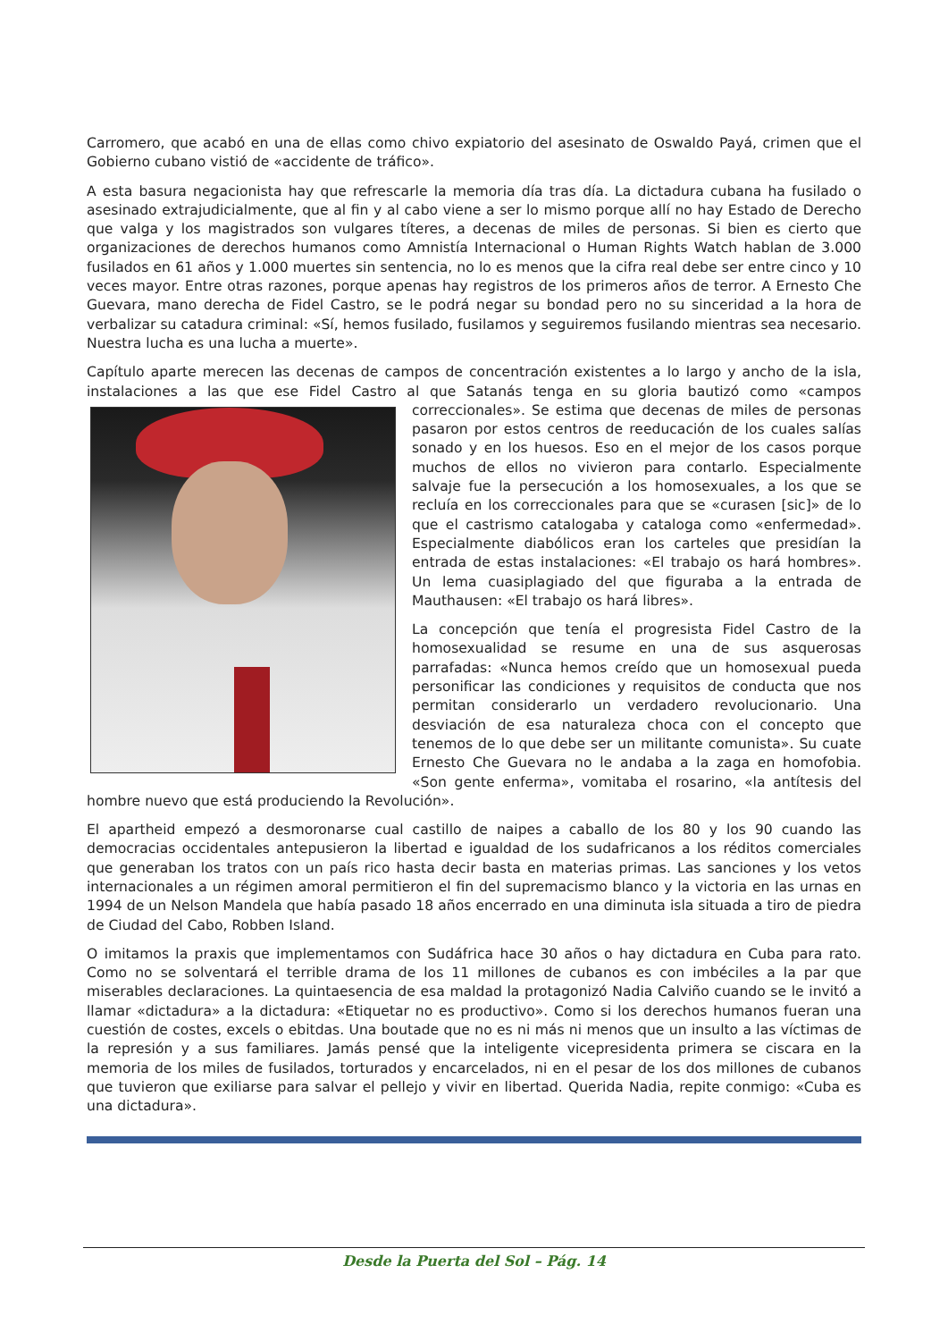Carromero, que acabó en una de ellas como chivo expiatorio del asesinato de Oswaldo Payá, crimen que el Gobierno cubano vistió de «accidente de tráfico».
A esta basura negacionista hay que refrescarle la memoria día tras día. La dictadura cubana ha fusilado o asesinado extrajudicialmente, que al fin y al cabo viene a ser lo mismo porque allí no hay Estado de Derecho que valga y los magistrados son vulgares títeres, a decenas de miles de personas. Si bien es cierto que organizaciones de derechos humanos como Amnistía Internacional o Human Rights Watch hablan de 3.000 fusilados en 61 años y 1.000 muertes sin sentencia, no lo es menos que la cifra real debe ser entre cinco y 10 veces mayor. Entre otras razones, porque apenas hay registros de los primeros años de terror. A Ernesto Che Guevara, mano derecha de Fidel Castro, se le podrá negar su bondad pero no su sinceridad a la hora de verbalizar su catadura criminal: «Sí, hemos fusilado, fusilamos y seguiremos fusilando mientras sea necesario. Nuestra lucha es una lucha a muerte».
Capítulo aparte merecen las decenas de campos de concentración existentes a lo largo y ancho de la isla, instalaciones a las que ese Fidel Castro al que Satanás tenga en su gloria bautizó como «campos correccionales». Se estima que decenas de miles de personas pasaron por estos centros de reeducación de los cuales salías sonado y en los huesos. Eso en el mejor de los casos porque muchos de ellos no vivieron para contarlo. Especialmente salvaje fue la persecución a los homosexuales, a los que se recluía en los correccionales para que se «curasen [sic]» de lo que el castrismo catalogaba y cataloga como «enfermedad». Especialmente diabólicos eran los carteles que presidían la entrada de estas instalaciones: «El trabajo os hará hombres». Un lema cuasiplagiado del que figuraba a la entrada de Mauthausen: «El trabajo os hará libres».
La concepción que tenía el progresista Fidel Castro de la homosexualidad se resume en una de sus asquerosas parrafadas: «Nunca hemos creído que un homosexual pueda personificar las condiciones y requisitos de conducta que nos permitan considerarlo un verdadero revolucionario. Una desviación de esa naturaleza choca con el concepto que tenemos de lo que debe ser un militante comunista». Su cuate Ernesto Che Guevara no le andaba a la zaga en homofobia. «Son gente enferma», vomitaba el rosarino, «la antítesis del hombre nuevo que está produciendo la Revolución».
El apartheid empezó a desmoronarse cual castillo de naipes a caballo de los 80 y los 90 cuando las democracias occidentales antepusieron la libertad e igualdad de los sudafricanos a los réditos comerciales que generaban los tratos con un país rico hasta decir basta en materias primas. Las sanciones y los vetos internacionales a un régimen amoral permitieron el fin del supremacismo blanco y la victoria en las urnas en 1994 de un Nelson Mandela que había pasado 18 años encerrado en una diminuta isla situada a tiro de piedra de Ciudad del Cabo, Robben Island.
O imitamos la praxis que implementamos con Sudáfrica hace 30 años o hay dictadura en Cuba para rato. Como no se solventará el terrible drama de los 11 millones de cubanos es con imbéciles a la par que miserables declaraciones. La quintaesencia de esa maldad la protagonizó Nadia Calviño cuando se le invitó a llamar «dictadura» a la dictadura: «Etiquetar no es productivo». Como si los derechos humanos fueran una cuestión de costes, excels o ebitdas. Una boutade que no es ni más ni menos que un insulto a las víctimas de la represión y a sus familiares. Jamás pensé que la inteligente vicepresidenta primera se ciscara en la memoria de los miles de fusilados, torturados y encarcelados, ni en el pesar de los dos millones de cubanos que tuvieron que exiliarse para salvar el pellejo y vivir en libertad. Querida Nadia, repite conmigo: «Cuba es una dictadura».
Desde la Puerta del Sol – Pág. 14